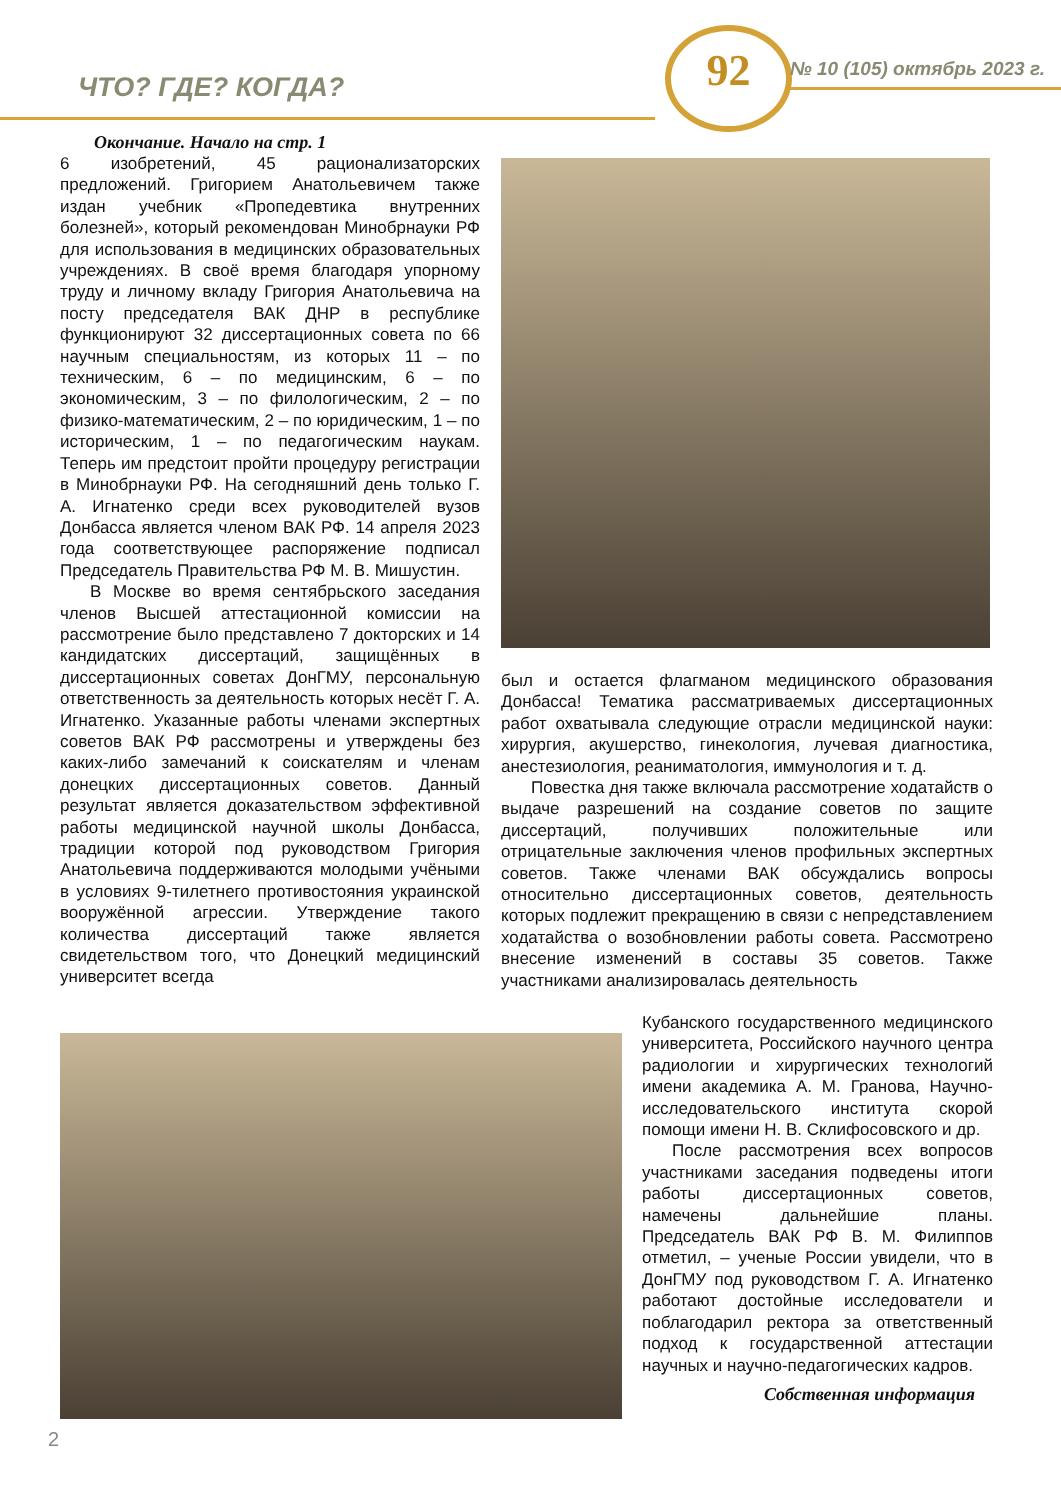ЧТО? ГДЕ? КОГДА?
92 № 10 (105) октябрь 2023 г.
Окончание. Начало на стр. 1
6 изобретений, 45 рационализаторских предложений. Григорием Анатольевичем также издан учебник «Пропедевтика внутренних болезней», который рекомендован Минобрнауки РФ для использования в медицинских образовательных учреждениях. В своё время благодаря упорному труду и личному вкладу Григория Анатольевича на посту председателя ВАК ДНР в республике функционируют 32 диссертационных совета по 66 научным специальностям, из которых 11 – по техническим, 6 – по медицинским, 6 – по экономическим, 3 – по филологическим, 2 – по физико-математическим, 2 – по юридическим, 1 – по историческим, 1 – по педагогическим наукам. Теперь им предстоит пройти процедуру регистрации в Минобрнауки РФ. На сегодняшний день только Г. А. Игнатенко среди всех руководителей вузов Донбасса является членом ВАК РФ. 14 апреля 2023 года соответствующее распоряжение подписал Председатель Правительства РФ М. В. Мишустин.
В Москве во время сентябрьского заседания членов Высшей аттестационной комиссии на рассмотрение было представлено 7 докторских и 14 кандидатских диссертаций, защищённых в диссертационных советах ДонГМУ, персональную ответственность за деятельность которых несёт Г. А. Игнатенко. Указанные работы членами экспертных советов ВАК РФ рассмотрены и утверждены без каких-либо замечаний к соискателям и членам донецких диссертационных советов. Данный результат является доказательством эффективной работы медицинской научной школы Донбасса, традиции которой под руководством Григория Анатольевича поддерживаются молодыми учёными в условиях 9-тилетнего противостояния украинской вооружённой агрессии. Утверждение такого количества диссертаций также является свидетельством того, что Донецкий медицинский университет всегда
был и остается флагманом медицинского образования Донбасса! Тематика рассматриваемых диссертационных работ охватывала следующие отрасли медицинской науки: хирургия, акушерство, гинекология, лучевая диагностика, анестезиология, реаниматология, иммунология и т. д.
Повестка дня также включала рассмотрение ходатайств о выдаче разрешений на создание советов по защите диссертаций, получивших положительные или отрицательные заключения членов профильных экспертных советов. Также членами ВАК обсуждались вопросы относительно диссертационных советов, деятельность которых подлежит прекращению в связи с непредставлением ходатайства о возобновлении работы совета. Рассмотрено внесение изменений в составы 35 советов. Также участниками анализировалась деятельность
Кубанского государственного медицинского университета, Российского научного центра радиологии и хирургических технологий имени академика А. М. Гранова, Научно-исследовательского института скорой помощи имени Н. В. Склифосовского и др.
После рассмотрения всех вопросов участниками заседания подведены итоги работы диссертационных советов, намечены дальнейшие планы. Председатель ВАК РФ В. М. Филиппов отметил, – ученые России увидели, что в ДонГМУ под руководством Г. А. Игнатенко работают достойные исследователи и поблагодарил ректора за ответственный подход к государственной аттестации научных и научно-педагогических кадров.
Собственная информация
2